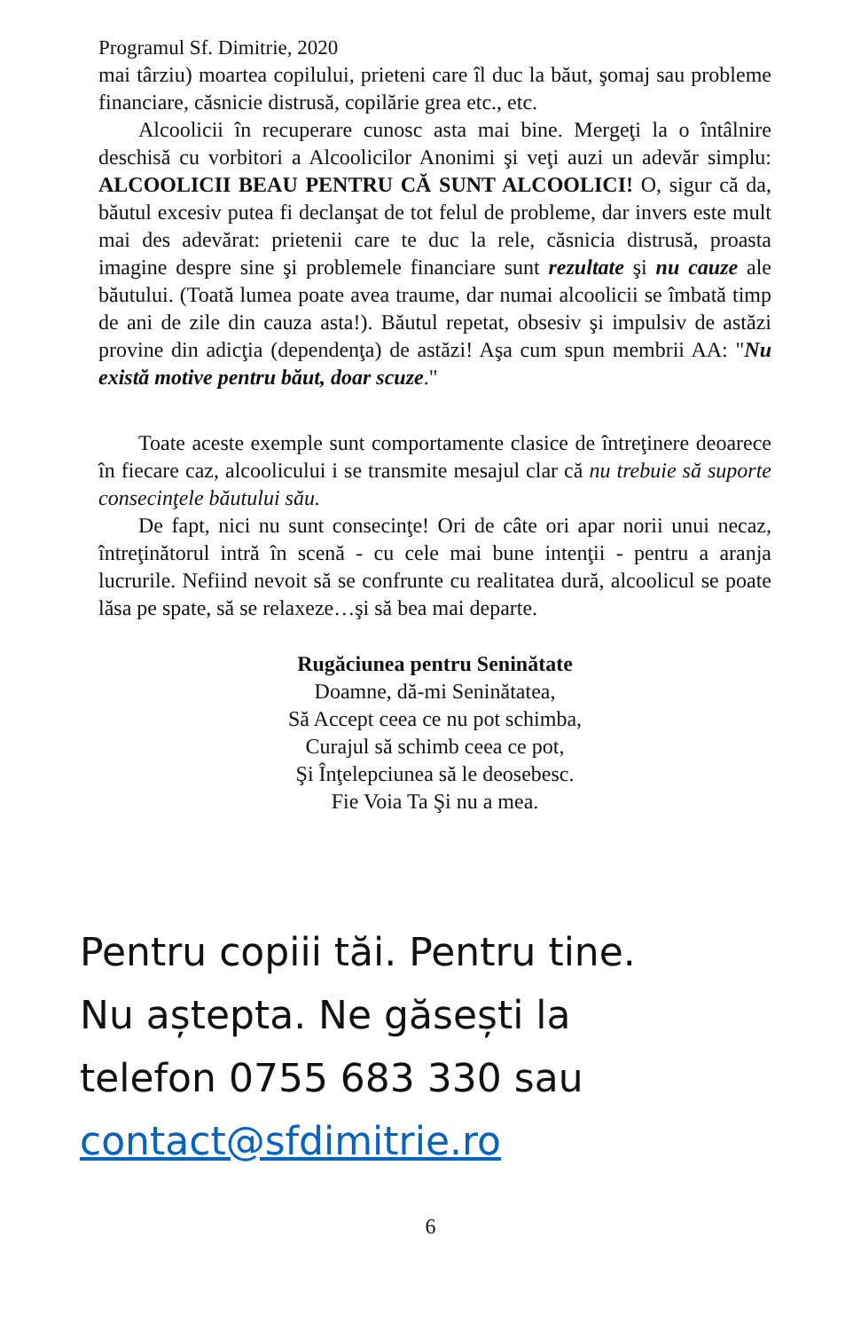Programul Sf. Dimitrie, 2020
mai târziu) moartea copilului, prieteni care îl duc la băut, şomaj sau probleme financiare, căsnicie distrusă, copilărie grea etc., etc.
Alcoolicii în recuperare cunosc asta mai bine. Mergeţi la o întâlnire deschisă cu vorbitori a Alcoolicilor Anonimi şi veţi auzi un adevăr simplu: ALCOOLICII BEAU PENTRU CĂ SUNT ALCOOLICI! O, sigur că da, băutul excesiv putea fi declanşat de tot felul de probleme, dar invers este mult mai des adevărat: prietenii care te duc la rele, căsnicia distrusă, proasta imagine despre sine şi problemele financiare sunt rezultate şi nu cauze ale băutului. (Toată lumea poate avea traume, dar numai alcoolicii se îmbată timp de ani de zile din cauza asta!). Băutul repetat, obsesiv şi impulsiv de astăzi provine din adicţia (dependenţa) de astăzi! Aşa cum spun membrii AA: "Nu există motive pentru băut, doar scuze."
Toate aceste exemple sunt comportamente clasice de întreţinere deoarece în fiecare caz, alcoolicului i se transmite mesajul clar că nu trebuie să suporte consecinţele băutului său.
De fapt, nici nu sunt consecinţe! Ori de câte ori apar norii unui necaz, întreţinătorul intră în scenă - cu cele mai bune intenţii - pentru a aranja lucrurile. Nefiind nevoit să se confrunte cu realitatea dură, alcoolicul se poate lăsa pe spate, să se relaxeze…şi să bea mai departe.
Rugăciunea pentru Seninătate
Doamne, dă-mi Seninătatea,
Să Accept ceea ce nu pot schimba,
Curajul să schimb ceea ce pot,
Şi Înţelepciunea să le deosebesc.
Fie Voia Ta Şi nu a mea.
Pentru copiii tăi. Pentru tine.
Nu aștepta. Ne găsești la
telefon 0755 683 330 sau
contact@sfdimitrie.ro
6